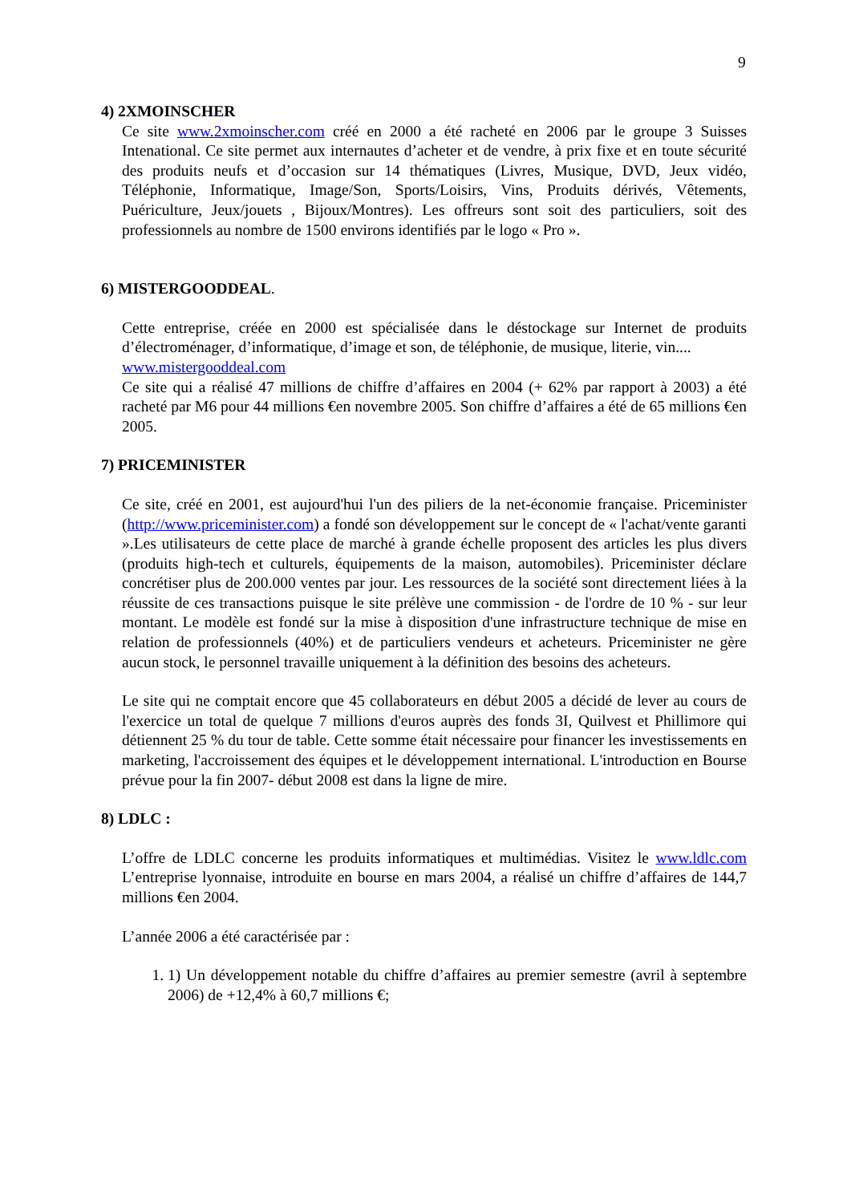9
4) 2XMOINSCHER
Ce site www.2xmoinscher.com créé en 2000 a été racheté en 2006 par le groupe 3 Suisses Intenational. Ce site permet aux internautes d’acheter et de vendre, à prix fixe et en toute sécurité des produits neufs et d’occasion sur 14 thématiques (Livres, Musique, DVD, Jeux vidéo, Téléphonie, Informatique, Image/Son, Sports/Loisirs, Vins, Produits dérivés, Vêtements, Puériculture, Jeux/jouets , Bijoux/Montres). Les offreurs sont soit des particuliers, soit des professionnels au nombre de 1500 environs identifiés par le logo « Pro ».
6) MISTERGOODDEAL.
Cette entreprise, créée en 2000 est spécialisée dans le déstockage sur Internet de produits d’électroménager, d’informatique, d’image et son, de téléphonie, de musique, literie, vin....
www.mistergooddeal.com
Ce site qui a réalisé 47 millions de chiffre d’affaires en 2004 (+ 62% par rapport à 2003) a été racheté par M6 pour 44 millions €en novembre 2005. Son chiffre d’affaires a été de 65 millions €en 2005.
7) PRICEMINISTER
Ce site, créé en 2001, est aujourd'hui l'un des piliers de la net-économie française. Priceminister (http://www.priceminister.com) a fondé son développement sur le concept de « l'achat/vente garanti ».Les utilisateurs de cette place de marché à grande échelle proposent des articles les plus divers (produits high-tech et culturels, équipements de la maison, automobiles). Priceminister déclare concrétiser plus de 200.000 ventes par jour. Les ressources de la société sont directement liées à la réussite de ces transactions puisque le site prélève une commission - de l'ordre de 10 % - sur leur montant. Le modèle est fondé sur la mise à disposition d'une infrastructure technique de mise en relation de professionnels (40%) et de particuliers vendeurs et acheteurs. Priceminister ne gère aucun stock, le personnel travaille uniquement à la définition des besoins des acheteurs.
Le site qui ne comptait encore que 45 collaborateurs en début 2005 a décidé de lever au cours de l'exercice un total de quelque 7 millions d'euros auprès des fonds 3I, Quilvest et Phillimore qui détiennent 25 % du tour de table. Cette somme était nécessaire pour financer les investissements en marketing, l'accroissement des équipes et le développement international. L'introduction en Bourse prévue pour la fin 2007- début 2008 est dans la ligne de mire.
8) LDLC :
L’offre de LDLC concerne les produits informatiques et multimédias. Visitez le www.ldlc.com L’entreprise lyonnaise, introduite en bourse en mars 2004, a réalisé un chiffre d’affaires de 144,7 millions €en 2004.
L’année 2006 a été caractérisée par :
1. 1) Un développement notable du chiffre d’affaires au premier semestre (avril à septembre 2006) de +12,4% à 60,7 millions €;